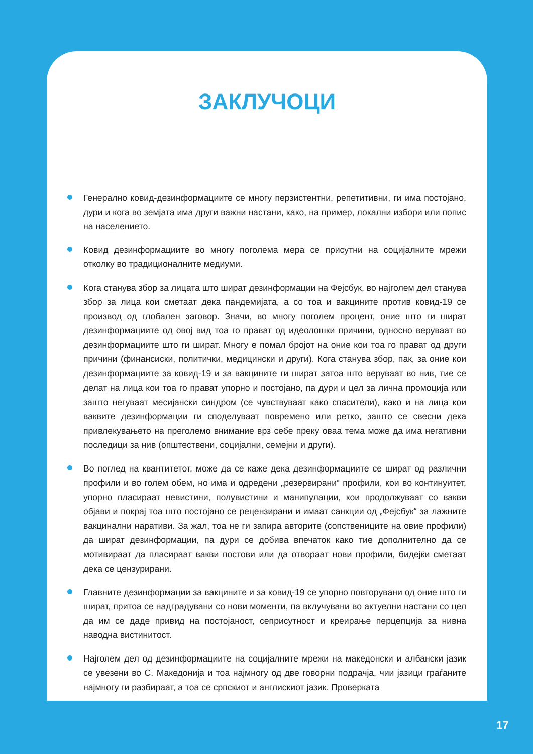ЗАКЛУЧОЦИ
Генерално ковид-дезинформациите се многу перзистентни, репетитивни, ги има постојано, дури и кога во земјата има други важни настани, како, на пример, локални избори или попис на населението.
Ковид дезинформациите во многу поголема мера се присутни на социјалните мрежи отколку во традиционалните медиуми.
Кога станува збор за лицата што шират дезинформации на Фејсбук, во најголем дел станува збор за лица кои сметаат дека пандемијата, а со тоа и вакцините против ковид-19 се производ од глобален заговор. Значи, во многу поголем процент, оние што ги шират дезинформациите од овој вид тоа го прават од идеолошки причини, односно веруваат во дезинформациите што ги шират. Многу е помал бројот на оние кои тоа го прават од други причини (финансиски, политички, медицински и други). Кога станува збор, пак, за оние кои дезинформациите за ковид-19 и за вакцините ги шират затоа што веруваат во нив, тие се делат на лица кои тоа го прават упорно и постојано, па дури и цел за лична промоција или зашто негуваат месијански синдром (се чувствуваат како спасители), како и на лица кои ваквите дезинформации ги споделуваат повремено или ретко, зашто се свесни дека привлекувањето на преголемо внимание врз себе преку оваа тема може да има негативни последици за нив (општествени, социјални, семејни и други).
Во поглед на квантитетот, може да се каже дека дезинформациите се шират од различни профили и во голем обем, но има и одредени „резервирани“ профили, кои во континуитет, упорно пласираат невистини, полувистини и манипулации, кои продолжуваат со вакви објави и покрај тоа што постојано се рецензирани и имаат санкции од „Фејсбук“ за лажните вакцинални наративи. За жал, тоа не ги запира авторите (сопствениците на овие профили) да шират дезинформации, па дури се добива впечаток како тие дополнително да се мотивираат да пласираат вакви постови или да отвораат нови профили, бидејќи сметаат дека се цензурирани.
Главните дезинформации за вакцините и за ковид-19 се упорно повторувани од оние што ги шират, притоа се надградувани со нови моменти, па вклучувани во актуелни настани со цел да им се даде привид на постојаност, сеприсутност и креирање перцепција за нивна наводна вистинитост.
Најголем дел од дезинформациите на социјалните мрежи на македонски и албански јазик се увезени во С. Македонија и тоа најмногу од две говорни подрачја, чии јазици граѓаните најмногу ги разбираат, а тоа се српскиот и англискиот јазик. Проверката
17